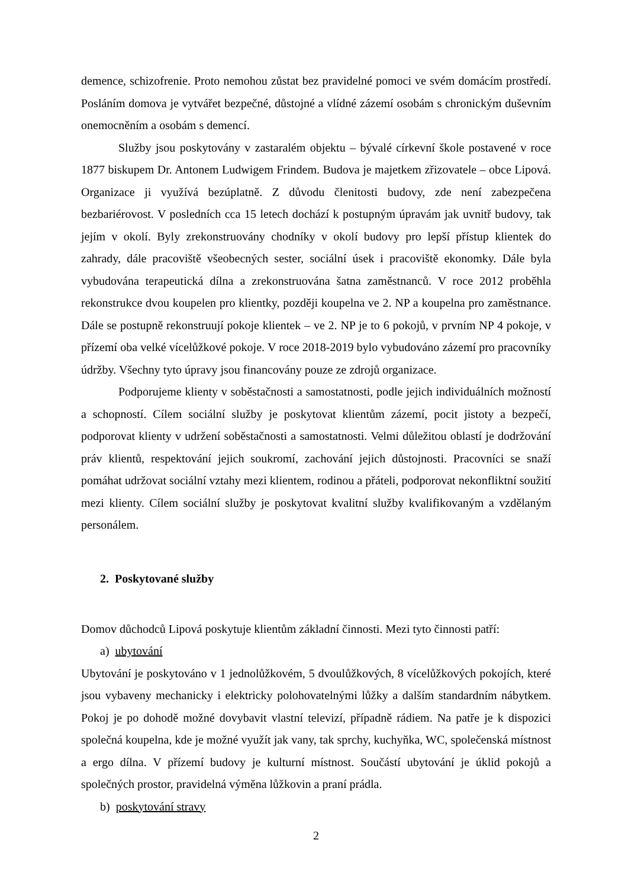demence, schizofrenie. Proto nemohou zůstat bez pravidelné pomoci ve svém domácím prostředí. Posláním domova je vytvářet bezpečné, důstojné a vlídné zázemí osobám s chronickým duševním onemocněním a osobám s demencí.
Služby jsou poskytovány v zastaralém objektu – bývalé církevní škole postavené v roce 1877 biskupem Dr. Antonem Ludwigem Frindem. Budova je majetkem zřizovatele – obce Lipová. Organizace ji využívá bezúplatně. Z důvodu členitosti budovy, zde není zabezpečena bezbariérovost. V posledních cca 15 letech dochází k postupným úpravám jak uvnitř budovy, tak jejím v okolí. Byly zrekonstruovány chodníky v okolí budovy pro lepší přístup klientek do zahrady, dále pracoviště všeobecných sester, sociální úsek i pracoviště ekonomky. Dále byla vybudována terapeutická dílna a zrekonstruována šatna zaměstnanců. V roce 2012 proběhla rekonstrukce dvou koupelen pro klientky, později koupelna ve 2. NP a koupelna pro zaměstnance. Dále se postupně rekonstruují pokoje klientek – ve 2. NP je to 6 pokojů, v prvním NP 4 pokoje, v přízemí oba velké vícelůžkové pokoje. V roce 2018-2019 bylo vybudováno zázemí pro pracovníky údržby. Všechny tyto úpravy jsou financovány pouze ze zdrojů organizace.
Podporujeme klienty v soběstačnosti a samostatnosti, podle jejich individuálních možností a schopností. Cílem sociální služby je poskytovat klientům zázemí, pocit jistoty a bezpečí, podporovat klienty v udržení soběstačnosti a samostatnosti. Velmi důležitou oblastí je dodržování práv klientů, respektování jejich soukromí, zachování jejich důstojnosti. Pracovníci se snaží pomáhat udržovat sociální vztahy mezi klientem, rodinou a přáteli, podporovat nekonfliktní soužití mezi klienty. Cílem sociální služby je poskytovat kvalitní služby kvalifikovaným a vzdělaným personálem.
2. Poskytované služby
Domov důchodců Lipová poskytuje klientům základní činnosti. Mezi tyto činnosti patří:
a) ubytování
Ubytování je poskytováno v 1 jednolůžkovém, 5 dvoulůžkových, 8 vícelůžkových pokojích, které jsou vybaveny mechanicky i elektricky polohovatelnými lůžky a dalším standardním nábytkem. Pokoj je po dohodě možné dovybavit vlastní televizí, případně rádiem. Na patře je k dispozici společná koupelna, kde je možné využít jak vany, tak sprchy, kuchyňka, WC, společenská místnost a ergo dílna. V přízemí budovy je kulturní místnost. Součástí ubytování je úklid pokojů a společných prostor, pravidelná výměna lůžkovin a praní prádla.
b) poskytování stravy
2